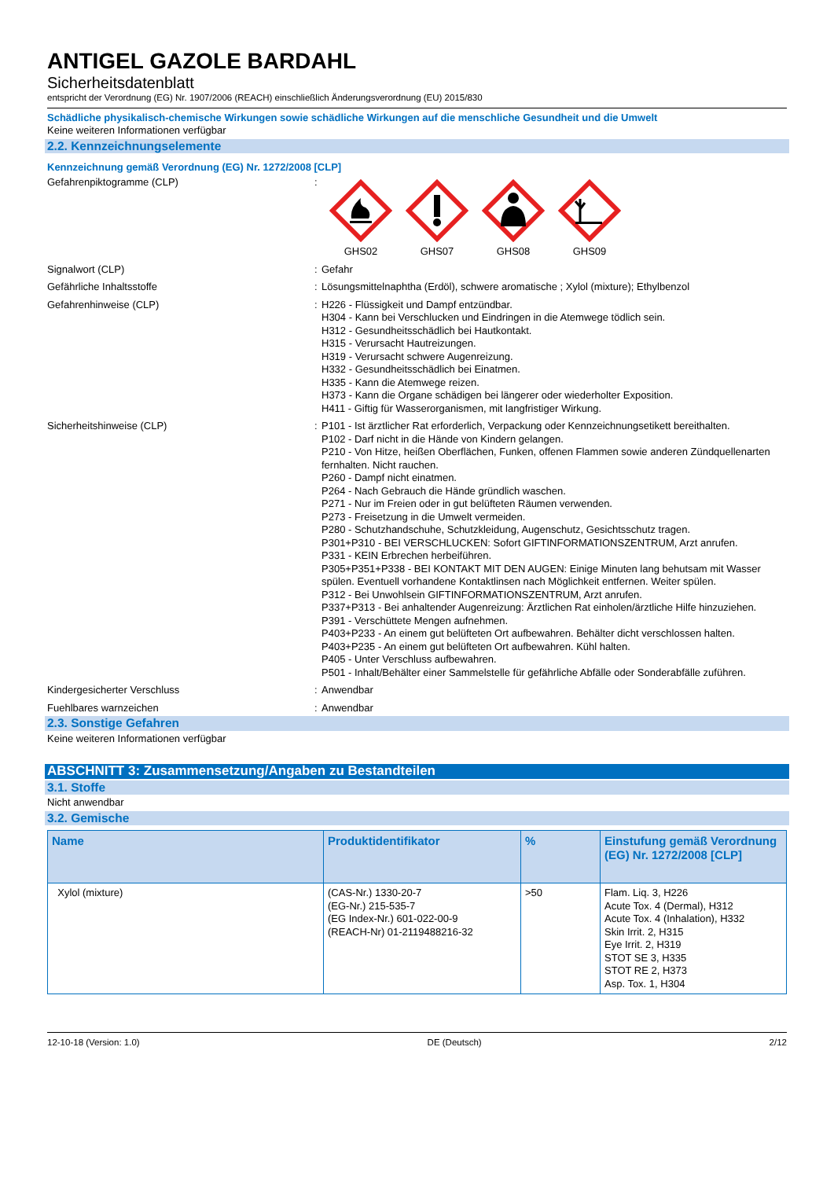ANTIGEL GAZOLE BARDAHL
Sicherheitsdatenblatt
entspricht der Verordnung (EG) Nr. 1907/2006 (REACH) einschließlich Änderungsverordnung (EU) 2015/830
Schädliche physikalisch-chemische Wirkungen sowie schädliche Wirkungen auf die menschliche Gesundheit und die Umwelt
Keine weiteren Informationen verfügbar
2.2. Kennzeichnungselemente
Kennzeichnung gemäß Verordnung (EG) Nr. 1272/2008 [CLP]
Gefahrenpiktogramme (CLP) :
GHS02 GHS07 GHS08 GHS09
Signalwort (CLP) : Gefahr
Gefährliche Inhaltsstoffe : Lösungsmittelnaphtha (Erdöl), schwere aromatische ; Xylol (mixture); Ethylbenzol
Gefahrenhinweise (CLP) : H226 - Flüssigkeit und Dampf entzündbar.
H304 - Kann bei Verschlucken und Eindringen in die Atemwege tödlich sein.
H312 - Gesundheitsschädlich bei Hautkontakt.
H315 - Verursacht Hautreizungen.
H319 - Verursacht schwere Augenreizung.
H332 - Gesundheitsschädlich bei Einatmen.
H335 - Kann die Atemwege reizen.
H373 - Kann die Organe schädigen bei längerer oder wiederholter Exposition.
H411 - Giftig für Wasserorganismen, mit langfristiger Wirkung.
Sicherheitshinweise (CLP) : P101 - Ist ärztlicher Rat erforderlich, Verpackung oder Kennzeichnungsetikett bereithalten.
P102 - Darf nicht in die Hände von Kindern gelangen.
P210 - Von Hitze, heißen Oberflächen, Funken, offenen Flammen sowie anderen Zündquellenarten fernhalten. Nicht rauchen.
P260 - Dampf nicht einatmen.
P264 - Nach Gebrauch die Hände gründlich waschen.
P271 - Nur im Freien oder in gut belüfteten Räumen verwenden.
P273 - Freisetzung in die Umwelt vermeiden.
P280 - Schutzhandschuhe, Schutzkleidung, Augenschutz, Gesichtsschutz tragen.
P301+P310 - BEI VERSCHLUCKEN: Sofort GIFTINFORMATIONSZENTRUM, Arzt anrufen.
P331 - KEIN Erbrechen herbeiführen.
P305+P351+P338 - BEI KONTAKT MIT DEN AUGEN: Einige Minuten lang behutsam mit Wasser spülen. Eventuell vorhandene Kontaktlinsen nach Möglichkeit entfernen. Weiter spülen.
P312 - Bei Unwohlsein GIFTINFORMATIONSZENTRUM, Arzt anrufen.
P337+P313 - Bei anhaltender Augenreizung: Ärztlichen Rat einholen/ärztliche Hilfe hinzuziehen.
P391 - Verschüttete Mengen aufnehmen.
P403+P233 - An einem gut belüfteten Ort aufbewahren. Behälter dicht verschlossen halten.
P403+P235 - An einem gut belüfteten Ort aufbewahren. Kühl halten.
P405 - Unter Verschluss aufbewahren.
P501 - Inhalt/Behälter einer Sammelstelle für gefährliche Abfälle oder Sonderabfälle zuführen.
Kindergesicherter Verschluss : Anwendbar
Fuehlbares warnzeichen : Anwendbar
2.3. Sonstige Gefahren
Keine weiteren Informationen verfügbar
ABSCHNITT 3: Zusammensetzung/Angaben zu Bestandteilen
3.1. Stoffe
Nicht anwendbar
3.2. Gemische
| Name | Produktidentifikator | % | Einstufung gemäß Verordnung (EG) Nr. 1272/2008 [CLP] |
| --- | --- | --- | --- |
| Xylol (mixture) | (CAS-Nr.) 1330-20-7 (EG-Nr.) 215-535-7 (EG Index-Nr.) 601-022-00-9 (REACH-Nr) 01-2119488216-32 | >50 | Flam. Liq. 3, H226 Acute Tox. 4 (Dermal), H312 Acute Tox. 4 (Inhalation), H332 Skin Irrit. 2, H315 Eye Irrit. 2, H319 STOT SE 3, H335 STOT RE 2, H373 Asp. Tox. 1, H304 |
12-10-18 (Version: 1.0) DE (Deutsch) 2/12